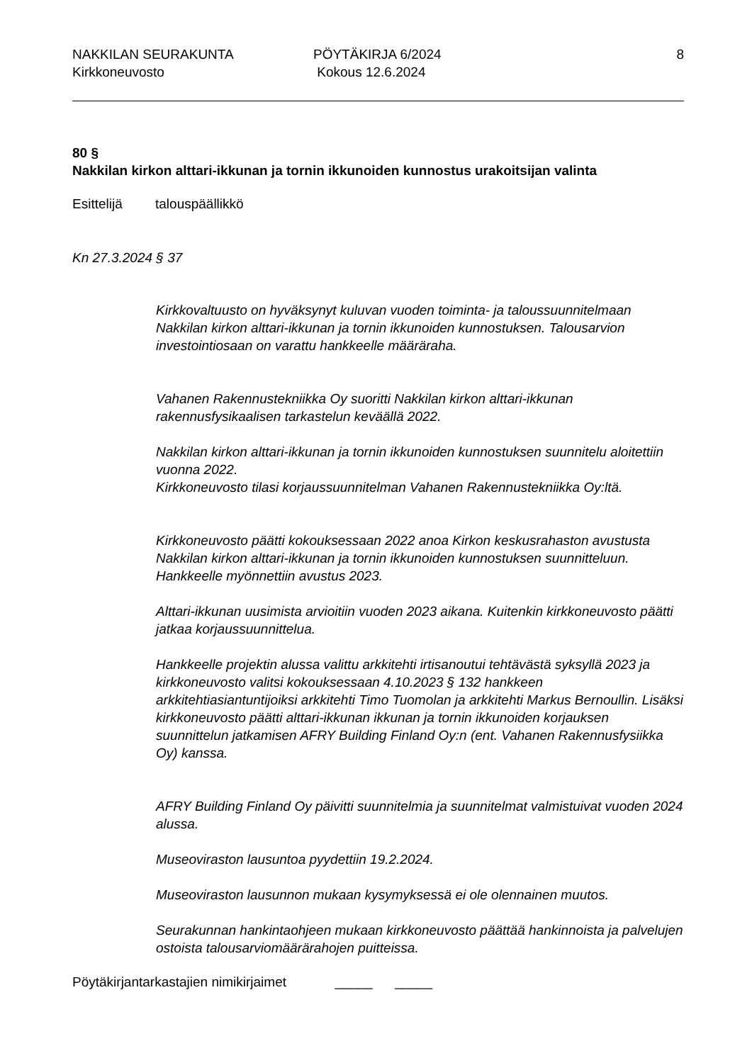NAKKILAN SEURAKUNTA
Kirkkoneuvosto
PÖYTÄKIRJA 6/2024
Kokous 12.6.2024
8
80 §
Nakkilan kirkon alttari-ikkunan ja tornin ikkunoiden kunnostus urakoitsijan valinta
Esittelijä talouspäällikkö
Kn 27.3.2024 § 37
Kirkkovaltuusto on hyväksynyt kuluvan vuoden toiminta- ja taloussuunnitelmaan Nakkilan kirkon alttari-ikkunan ja tornin ikkunoiden kunnostuksen. Talousarvion investointiosaan on varattu hankkeelle määräraha.
Vahanen Rakennustekniikka Oy suoritti Nakkilan kirkon alttari-ikkunan rakennusfysikaalisen tarkastelun keväällä 2022.
Nakkilan kirkon alttari-ikkunan ja tornin ikkunoiden kunnostuksen suunnitelu aloitettiin vuonna 2022.
Kirkkoneuvosto tilasi korjaussuunnitelman Vahanen Rakennustekniikka Oy:ltä.
Kirkkoneuvosto päätti kokouksessaan 2022 anoa Kirkon keskusrahaston avustusta Nakkilan kirkon alttari-ikkunan ja tornin ikkunoiden kunnostuksen suunnitteluun. Hankkeelle myönnettiin avustus 2023.
Alttari-ikkunan uusimista arvioitiin vuoden 2023 aikana. Kuitenkin kirkkoneuvosto päätti jatkaa korjaussuunnittelua.
Hankkeelle projektin alussa valittu arkkitehti irtisanoutui tehtävästä syksyllä 2023 ja kirkkoneuvosto valitsi kokouksessaan 4.10.2023 § 132 hankkeen arkkitehtiasiantuntijoiksi arkkitehti Timo Tuomolan ja arkkitehti Markus Bernoullin. Lisäksi kirkkoneuvosto päätti alttari-ikkunan ikkunan ja tornin ikkunoiden korjauksen suunnittelun jatkamisen AFRY Building Finland Oy:n (ent. Vahanen Rakennusfysiikka Oy) kanssa.
AFRY Building Finland Oy päivitti suunnitelmia ja suunnitelmat valmistuivat vuoden 2024 alussa.
Museoviraston lausuntoa pyydettiin 19.2.2024.
Museoviraston lausunnon mukaan kysymyksessä ei ole olennainen muutos.
Seurakunnan hankintaohjeen mukaan kirkkoneuvosto päättää hankinnoista ja palvelujen ostoista talousarviomäärärahojen puitteissa.
Pöytäkirjantarkastajien nimikirjaimet _____ _____